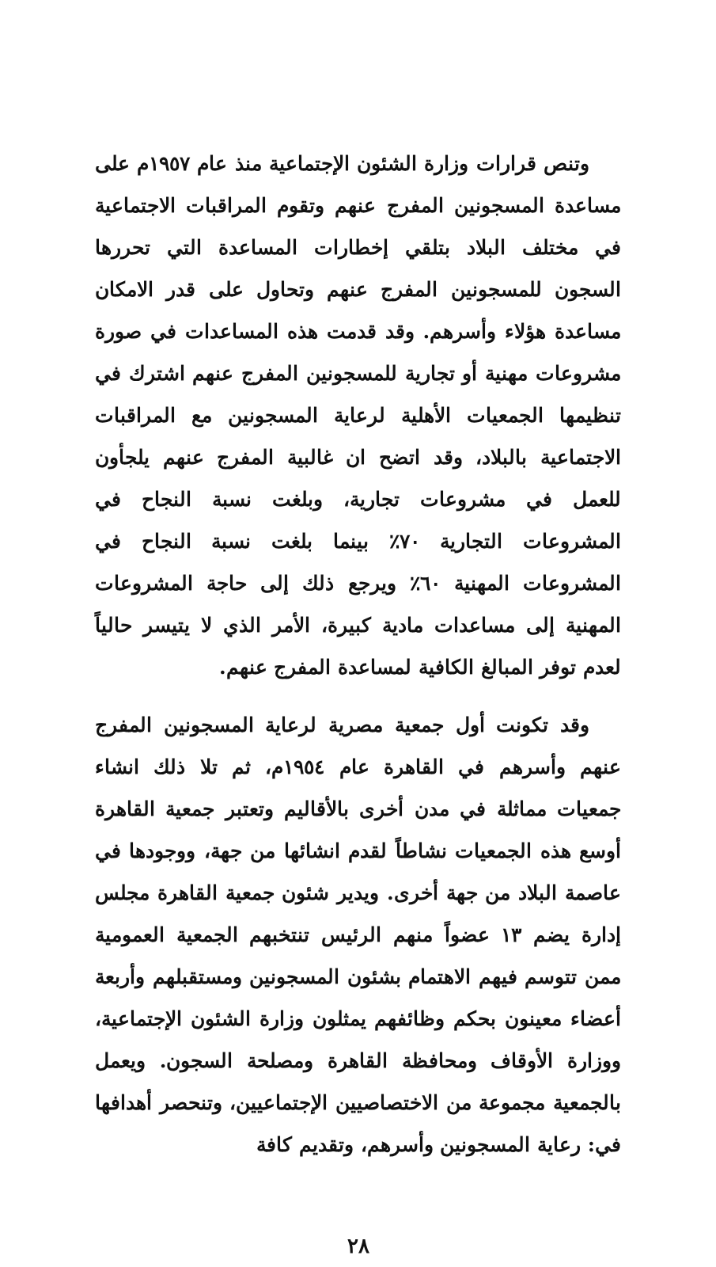وتنص قرارات وزارة الشئون الإجتماعية منذ عام ١٩٥٧م على مساعدة المسجونين المفرج عنهم وتقوم المراقبات الاجتماعية في مختلف البلاد بتلقي إخطارات المساعدة التي تحررها السجون للمسجونين المفرج عنهم وتحاول على قدر الامكان مساعدة هؤلاء وأسرهم. وقد قدمت هذه المساعدات في صورة مشروعات مهنية أو تجارية للمسجونين المفرج عنهم اشترك في تنظيمها الجمعيات الأهلية لرعاية المسجونين مع المراقبات الاجتماعية بالبلاد، وقد اتضح ان غالبية المفرج عنهم يلجأون للعمل في مشروعات تجارية، وبلغت نسبة النجاح في المشروعات التجارية ٧٠٪ بينما بلغت نسبة النجاح في المشروعات المهنية ٦٠٪ ويرجع ذلك إلى حاجة المشروعات المهنية إلى مساعدات مادية كبيرة، الأمر الذي لا يتيسر حالياً لعدم توفر المبالغ الكافية لمساعدة المفرج عنهم.
وقد تكونت أول جمعية مصرية لرعاية المسجونين المفرج عنهم وأسرهم في القاهرة عام ١٩٥٤م، ثم تلا ذلك انشاء جمعيات مماثلة في مدن أخرى بالأقاليم وتعتبر جمعية القاهرة أوسع هذه الجمعيات نشاطاً لقدم انشائها من جهة، ووجودها في عاصمة البلاد من جهة أخرى. ويدير شئون جمعية القاهرة مجلس إدارة يضم ١٣ عضواً منهم الرئيس تنتخبهم الجمعية العمومية ممن تتوسم فيهم الاهتمام بشئون المسجونين ومستقبلهم وأربعة أعضاء معينون بحكم وظائفهم يمثلون وزارة الشئون الإجتماعية، ووزارة الأوقاف ومحافظة القاهرة ومصلحة السجون. ويعمل بالجمعية مجموعة من الاختصاصيين الإجتماعيين، وتنحصر أهدافها في: رعاية المسجونين وأسرهم، وتقديم كافة
٢٨